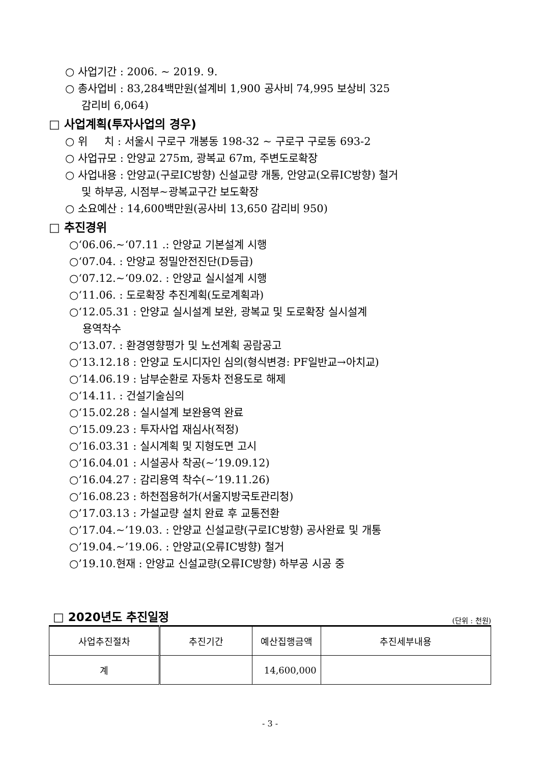○ 사업기간 : 2006. ~ 2019. 9.
○ 총사업비 : 83,284백만원(설계비 1,900 공사비 74,995 보상비 325
감리비 6,064)
□ 사업계획(투자사업의 경우)
○ 위 치 : 서울시 구로구 개봉동 198-32 ~ 구로구 구로동 693-2
○ 사업규모 : 안양교 275m, 광복교 67m, 주변도로확장
○ 사업내용 : 안양교(구로IC방향) 신설교량 개통, 안양교(오류IC방향) 철거
및 하부공, 시점부~광복교구간 보도확장
○ 소요예산 : 14,600백만원(공사비 13,650 감리비 950)
□ 추진경위
○‘06.06.~‘07.11 .: 안양교 기본설계 시행
○‘07.04. : 안양교 정밀안전진단(D등급)
○‘07.12.~‘09.02. : 안양교 실시설계 시행
○‘11.06. : 도로확장 추진계획(도로계획과)
○‘12.05.31 : 안양교 실시설계 보완, 광복교 및 도로확장 실시설계
용역착수
○‘13.07. : 환경영향평가 및 노선계획 공람공고
○‘13.12.18 : 안양교 도시디자인 심의(형식변경: PF일반교→아치교)
○‘14.06.19 : 남부순환로 자동차 전용도로 해제
○‘14.11. : 건설기술심의
○‘15.02.28 : 실시설계 보완용역 완료
○’15.09.23 : 투자사업 재심사(적정)
○’16.03.31 : 실시계획 및 지형도면 고시
○’16.04.01 : 시설공사 착공(~’19.09.12)
○’16.04.27 : 감리용역 착수(~’19.11.26)
○’16.08.23 : 하천점용허가(서울지방국토관리청)
○’17.03.13 : 가설교량 설치 완료 후 교통전환
○’17.04.~’19.03. : 안양교 신설교량(구로IC방향) 공사완료 및 개통
○’19.04.~’19.06. : 안양교(오류IC방향) 철거
○’19.10.현재 : 안양교 신설교량(오류IC방향) 하부공 시공 중
□ 2020년도 추진일정
(단위 : 천원)
| 사업추진절차 | 추진기간 | 예산집행금액 | 추진세부내용 |
| --- | --- | --- | --- |
| 계 | | 14,600,000 | |
- 3 -